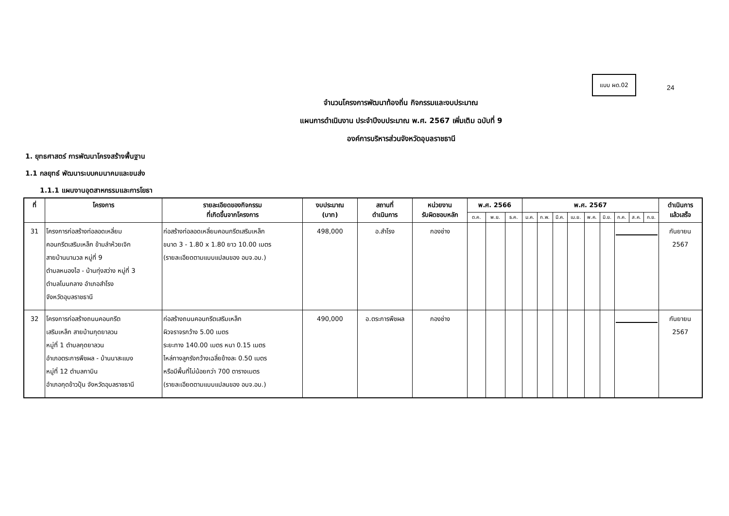แบบ ผด.02
24
จำนวนโครงการพัฒนาท้องถิ่น กิจกรรมและงบประมาณ
แผนการดำเนินงาน ประจำปีงบประมาณ พ.ศ. 2567 เพิ่มเติม ฉบับที่ 9
องค์การบริหารส่วนจังหวัดอุบลราชธานี
1. ยุทธศาสตร์ การพัฒนาโครงสร้างพื้นฐาน
1.1 กลยุทธ์ พัฒนาระบบคมนาคมและขนส่ง
1.1.1 แผนงานอุตสาหกรรมและการโยธา
| ที่ | โครงการ | รายละเอียดของกิจกรรม ที่เกิดขึ้นจากโครงการ | งบประมาณ (บาท) | สถานที่ ดำเนินการ | หน่วยงาน รับผิดชอบหลัก | พ.ศ. 2566 | | | พ.ศ. 2567 | | | | | | | | | ดำเนินการ แล้วเสร็จ |
| --- | --- | --- | --- | --- | --- | --- | --- | --- | --- | --- | --- | --- | --- | --- | --- | --- | --- | --- |
| | | | | | | ต.ค. | พ.ย. | ธ.ค. | ม.ค. | ก.พ. | มี.ค. | เม.ย. | พ.ค. | มิ.ย. | ก.ค. | ส.ค. | ก.ย. | |
| 31 | โครงการก่อสร้างท่อลอดเหลี่ยม คอนกรีตเสริมเหล็ก ข้ามลำห้วยเจิก สายบ้านนานวล หมู่ที่ 9 ตำบลหนองไฮ - บ้านทุ่งสว่าง หมู่ที่ 3 ตำบลโนนกลาง อำเภอสำโรง จังหวัดอุบลราชธานี | ก่อสร้างท่อลอดเหลี่ยมคอนกรีตเสริมเหล็ก ขนาด 3 - 1.80 x 1.80 ยาว 10.00 เมตร (รายละเอียดตามแบบแปลนของ อบจ.อบ.) | 498,000 | อ.สำโรง | กองช่าง | | | | | | | | | | | | | กันยายน 2567 |
| 32 | โครงการก่อสร้างถนนคอนกรีต เสริมเหล็ก สายบ้านกุดยาลวน หมู่ที่ 1 ตำบลกุดยาลวน อำเภอตระการพืชผล - บ้านนาสะแบง หมู่ที่ 12 ตำบลกาบิน อำเภอกุดข้าวปุ้น จังหวัดอุบลราชธานี | ก่อสร้างถนนคอนกรีตเสริมเหล็ก ผิวจราจรกว้าง 5.00 เมตร ระยะทาง 140.00 เมตร หนา 0.15 เมตร ไหล่ทางลูกรังกว้างเฉลี่ยข้างละ 0.50 เมตร หรือมีพื้นที่ไม่น้อยกว่า 700 ตารางเมตร (รายละเอียดตามแบบแปลนของ อบจ.อบ.) | 490,000 | อ.ตระการพืชผล | กองช่าง | | | | | | | | | | | | | กันยายน 2567 |